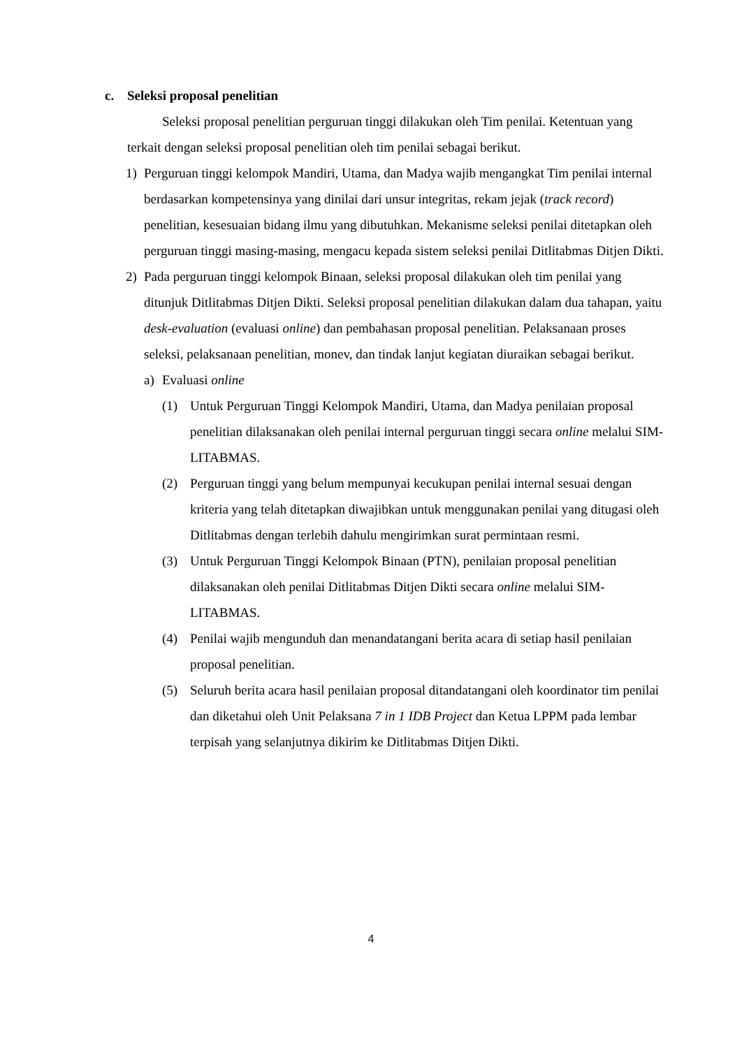c. Seleksi proposal penelitian
Seleksi proposal penelitian perguruan tinggi dilakukan oleh Tim penilai. Ketentuan yang terkait dengan seleksi proposal penelitian oleh tim penilai sebagai berikut.
1) Perguruan tinggi kelompok Mandiri, Utama, dan Madya wajib mengangkat Tim penilai internal berdasarkan kompetensinya yang dinilai dari unsur integritas, rekam jejak (track record) penelitian, kesesuaian bidang ilmu yang dibutuhkan. Mekanisme seleksi penilai ditetapkan oleh perguruan tinggi masing-masing, mengacu kepada sistem seleksi penilai Ditlitabmas Ditjen Dikti.
2) Pada perguruan tinggi kelompok Binaan, seleksi proposal dilakukan oleh tim penilai yang ditunjuk Ditlitabmas Ditjen Dikti. Seleksi proposal penelitian dilakukan dalam dua tahapan, yaitu desk-evaluation (evaluasi online) dan pembahasan proposal penelitian. Pelaksanaan proses seleksi, pelaksanaan penelitian, monev, dan tindak lanjut kegiatan diuraikan sebagai berikut.
a) Evaluasi online
(1) Untuk Perguruan Tinggi Kelompok Mandiri, Utama, dan Madya penilaian proposal penelitian dilaksanakan oleh penilai internal perguruan tinggi secara online melalui SIM-LITABMAS.
(2) Perguruan tinggi yang belum mempunyai kecukupan penilai internal sesuai dengan kriteria yang telah ditetapkan diwajibkan untuk menggunakan penilai yang ditugasi oleh Ditlitabmas dengan terlebih dahulu mengirimkan surat permintaan resmi.
(3) Untuk Perguruan Tinggi Kelompok Binaan (PTN), penilaian proposal penelitian dilaksanakan oleh penilai Ditlitabmas Ditjen Dikti secara online melalui SIM-LITABMAS.
(4) Penilai wajib mengunduh dan menandatangani berita acara di setiap hasil penilaian proposal penelitian.
(5) Seluruh berita acara hasil penilaian proposal ditandatangani oleh koordinator tim penilai dan diketahui oleh Unit Pelaksana 7 in 1 IDB Project dan Ketua LPPM pada lembar terpisah yang selanjutnya dikirim ke Ditlitabmas Ditjen Dikti.
4